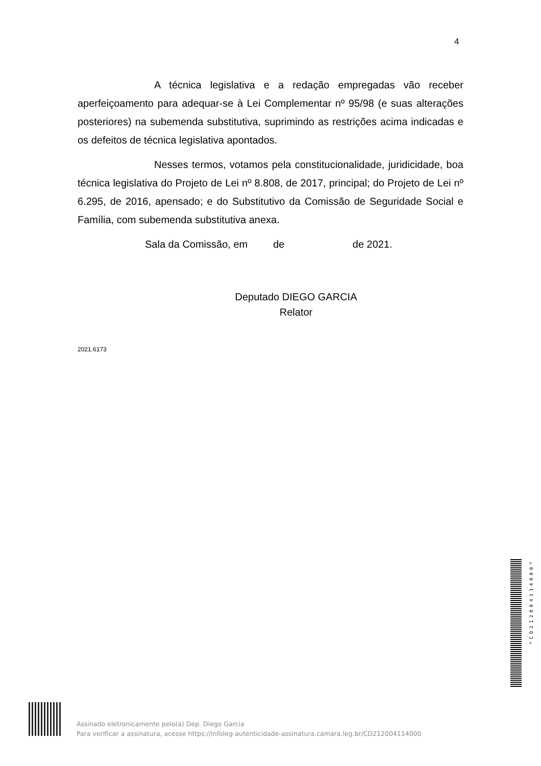4
A técnica legislativa e a redação empregadas vão receber aperfeiçoamento para adequar-se à Lei Complementar nº 95/98 (e suas alterações posteriores) na subemenda substitutiva, suprimindo as restrições acima indicadas e os defeitos de técnica legislativa apontados.
Nesses termos, votamos pela constitucionalidade, juridicidade, boa técnica legislativa do Projeto de Lei nº 8.808, de 2017, principal; do Projeto de Lei nº 6.295, de 2016, apensado; e do Substitutivo da Comissão de Seguridade Social e Família, com subemenda substitutiva anexa.
Sala da Comissão, em de de 2021.
Deputado DIEGO GARCIA
Relator
2021.6173
*CD212004114000*
Assinado eletronicamente pelo(a) Dep. Diego Garcia
Para verificar a assinatura, acesse https://infoleg-autenticidade-assinatura.camara.leg.br/CD212004114000